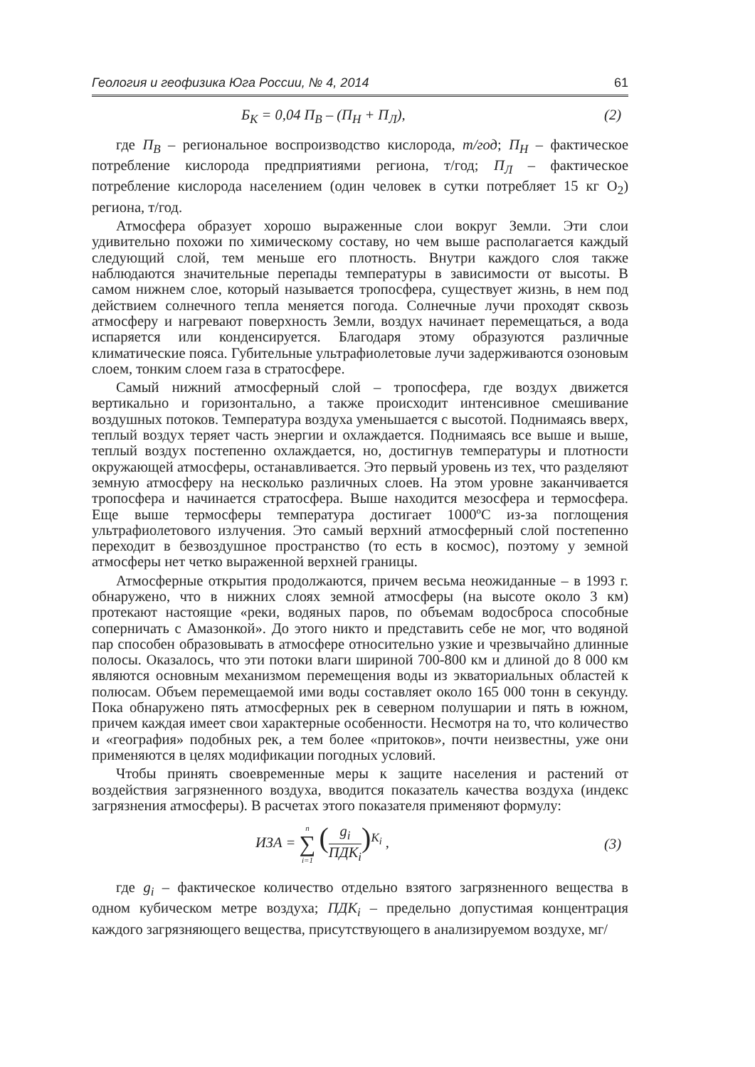Геология и геофизика Юга России, № 4, 2014 61
Б<sub>К</sub> = 0,04 П<sub>В</sub> – (П<sub>Н</sub> + П<sub>Л</sub>), (2)
где П<sub>В</sub> – региональное воспроизводство кислорода, т/год; П<sub>Н</sub> – фактическое потребление кислорода предприятиями региона, т/год; П<sub>Л</sub> – фактическое потребление кислорода населением (один человек в сутки потребляет 15 кг O<sub>2</sub>) региона, т/год.
Атмосфера образует хорошо выраженные слои вокруг Земли. Эти слои удивительно похожи по химическому составу, но чем выше располагается каждый следующий слой, тем меньше его плотность. Внутри каждого слоя также наблюдаются значительные перепады температуры в зависимости от высоты. В самом нижнем слое, который называется тропосфера, существует жизнь, в нем под действием солнечного тепла меняется погода. Солнечные лучи проходят сквозь атмосферу и нагревают поверхность Земли, воздух начинает перемещаться, а вода испаряется или конденсируется. Благодаря этому образуются различные климатические пояса. Губительные ультрафиолетовые лучи задерживаются озоновым слоем, тонким слоем газа в стратосфере.
Самый нижний атмосферный слой – тропосфера, где воздух движется вертикально и горизонтально, а также происходит интенсивное смешивание воздушных потоков. Температура воздуха уменьшается с высотой. Поднимаясь вверх, теплый воздух теряет часть энергии и охлаждается. Поднимаясь все выше и выше, теплый воздух постепенно охлаждается, но, достигнув температуры и плотности окружающей атмосферы, останавливается. Это первый уровень из тех, что разделяют земную атмосферу на несколько различных слоев. На этом уровне заканчивается тропосфера и начинается стратосфера. Выше находится мезосфера и термосфера. Еще выше термосферы температура достигает 1000ºC из-за поглощения ультрафиолетового излучения. Это самый верхний атмосферный слой постепенно переходит в безвоздушное пространство (то есть в космос), поэтому у земной атмосферы нет четко выраженной верхней границы.
Атмосферные открытия продолжаются, причем весьма неожиданные – в 1993 г. обнаружено, что в нижних слоях земной атмосферы (на высоте около 3 км) протекают настоящие «реки, водяных паров, по объемам водосброса способные соперничать с Амазонкой». До этого никто и представить себе не мог, что водяной пар способен образовывать в атмосфере относительно узкие и чрезвычайно длинные полосы. Оказалось, что эти потоки влаги шириной 700-800 км и длиной до 8 000 км являются основным механизмом перемещения воды из экваториальных областей к полюсам. Объем перемещаемой ими воды составляет около 165 000 тонн в секунду. Пока обнаружено пять атмосферных рек в северном полушарии и пять в южном, причем каждая имеет свои характерные особенности. Несмотря на то, что количество и «география» подобных рек, а тем более «притоков», почти неизвестны, уже они применяются в целях модификации погодных условий.
Чтобы принять своевременные меры к защите населения и растений от воздействия загрязненного воздуха, вводится показатель качества воздуха (индекс загрязнения атмосферы). В расчетах этого показателя применяют формулу:
ИЗА = n ∑ i=1 (g<sub>i</sub> ПДК<sub>i</sub>)<sup>K<sub>i</sub></sup> , (3)
где g<sub>i</sub> – фактическое количество отдельно взятого загрязненного вещества в одном кубическом метре воздуха; ПДК<sub>i</sub> – предельно допустимая концентрация каждого загрязняющего вещества, присутствующего в анализируемом воздухе, мг/